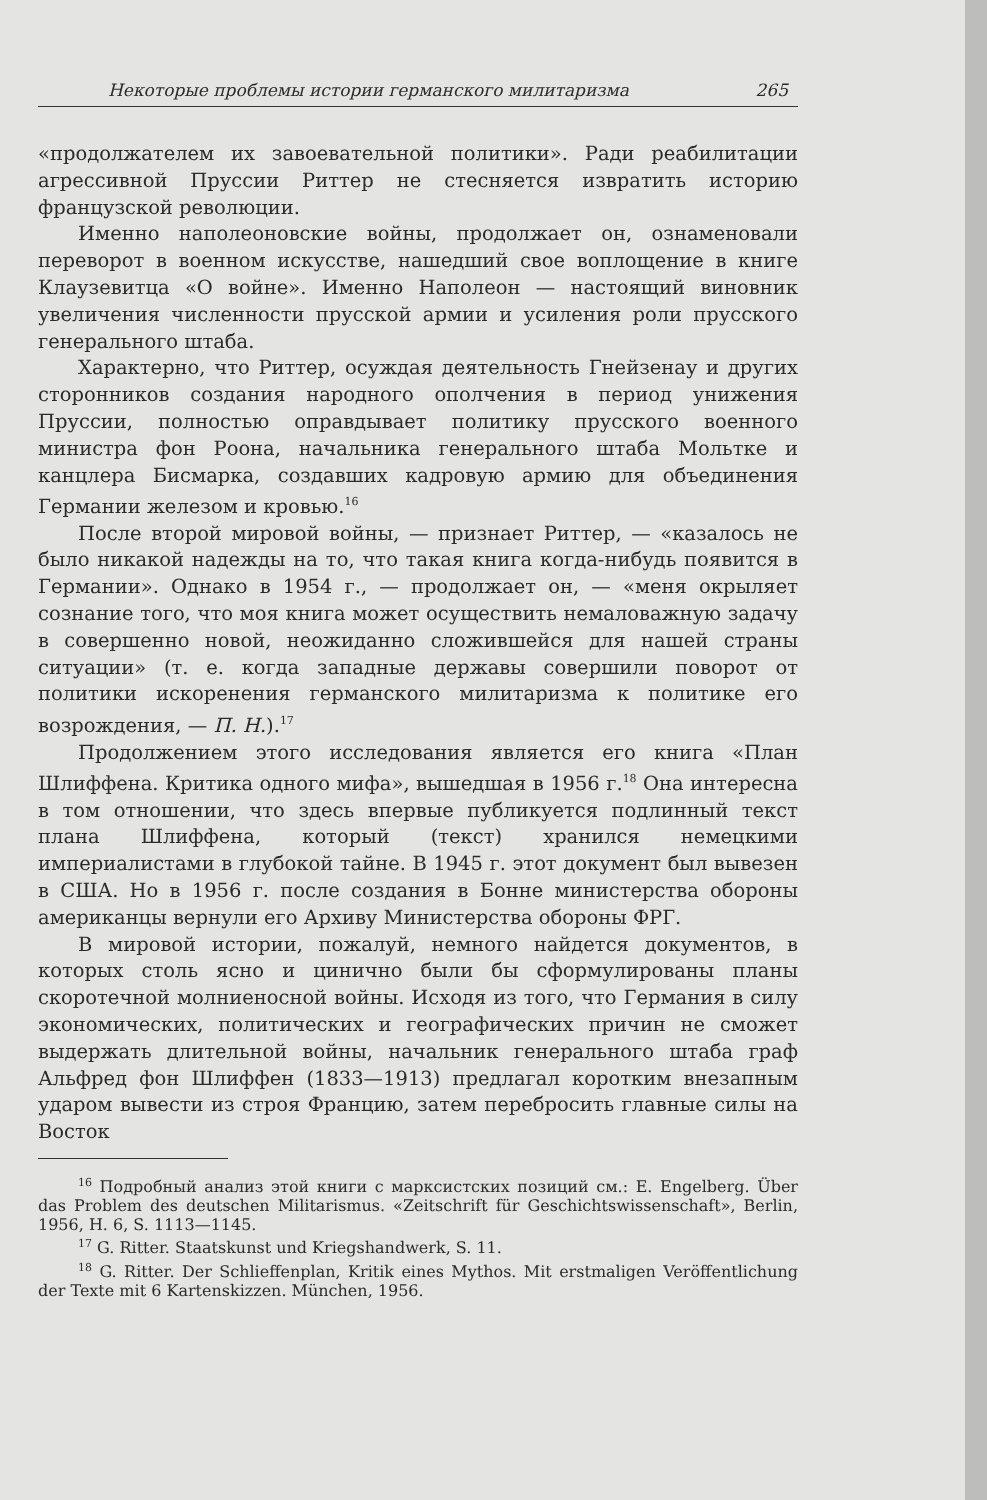Некоторые проблемы истории германского милитаризма 265
«продолжателем их завоевательной политики». Ради реабилитации агрессивной Пруссии Риттер не стесняется извратить историю французской революции.
Именно наполеоновские войны, продолжает он, ознаменовали переворот в военном искусстве, нашедший свое воплощение в книге Клаузевитца «О войне». Именно Наполеон — настоящий виновник увеличения численности прусской армии и усиления роли прусского генерального штаба.
Характерно, что Риттер, осуждая деятельность Гнейзенау и других сторонников создания народного ополчения в период унижения Пруссии, полностью оправдывает политику прусского военного министра фон Роона, начальника генерального штаба Мольтке и канцлера Бисмарка, создавших кадровую армию для объединения Германии железом и кровью.<sup>16</sup>
После второй мировой войны, — признает Риттер, — «казалось не было никакой надежды на то, что такая книга когда-нибудь появится в Германии». Однако в 1954 г., — продолжает он, — «меня окрыляет сознание того, что моя книга может осуществить немаловажную задачу в совершенно новой, неожиданно сложившейся для нашей страны ситуации» (т. е. когда западные державы совершили поворот от политики искоренения германского милитаризма к политике его возрождения, — П. Н.).<sup>17</sup>
Продолжением этого исследования является его книга «План Шлиффена. Критика одного мифа», вышедшая в 1956 г.<sup>18</sup> Она интересна в том отношении, что здесь впервые публикуется подлинный текст плана Шлиффена, который (текст) хранился немецкими империалистами в глубокой тайне. В 1945 г. этот документ был вывезен в США. Но в 1956 г. после создания в Бонне министерства обороны американцы вернули его Архиву Министерства обороны ФРГ.
В мировой истории, пожалуй, немного найдется документов, в которых столь ясно и цинично были бы сформулированы планы скоротечной молниеносной войны. Исходя из того, что Германия в силу экономических, политических и географических причин не сможет выдержать длительной войны, начальник генерального штаба граф Альфред фон Шлиффен (1833—1913) предлагал коротким внезапным ударом вывести из строя Францию, затем перебросить главные силы на Восток
<sup>16</sup> Подробный анализ этой книги с марксистских позиций см.: E. Engelberg. Über das Problem des deutschen Militarismus. «Zeitschrift für Geschichtswissenschaft», Berlin, 1956, H. 6, S. 1113—1145.
<sup>17</sup> G. Ritter. Staatskunst und Kriegshandwerk, S. 11.
<sup>18</sup> G. Ritter. Der Schlieffenplan, Kritik eines Mythos. Mit erstmaligen Veröffentlichung der Texte mit 6 Kartenskizzen. München, 1956.